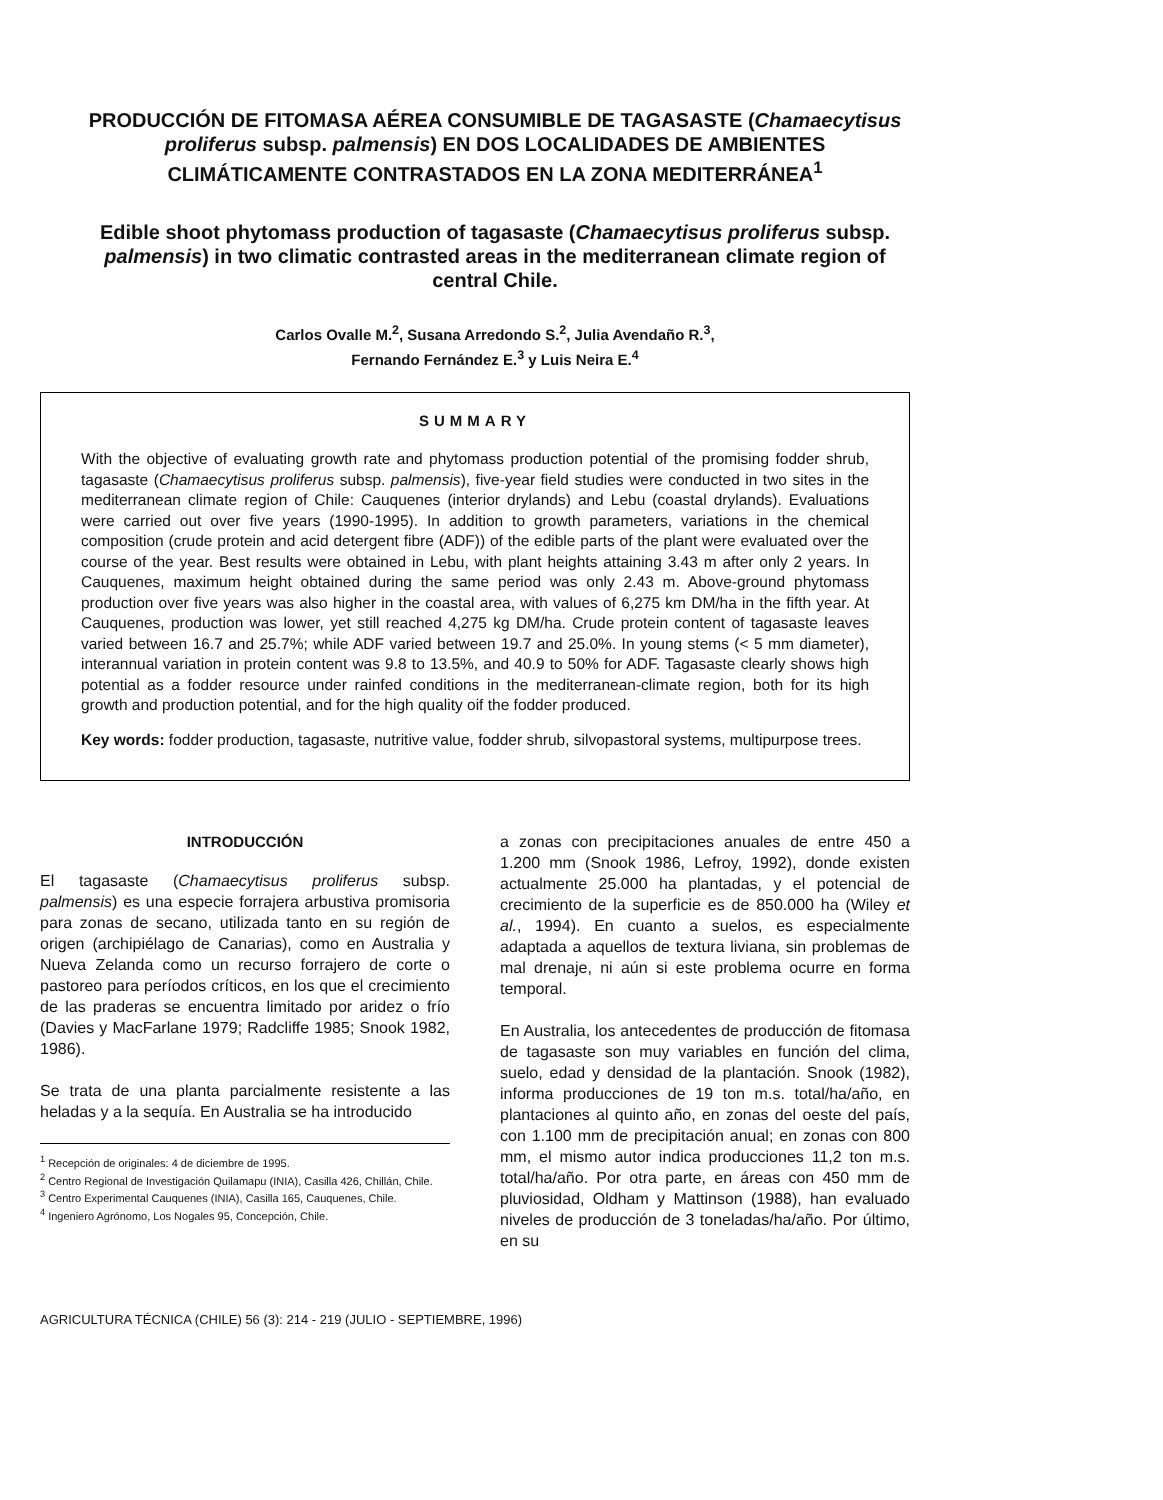PRODUCCIÓN DE FITOMASA AÉREA CONSUMIBLE DE TAGASASTE (Chamaecytisus proliferus subsp. palmensis) EN DOS LOCALIDADES DE AMBIENTES CLIMÁTICAMENTE CONTRASTADOS EN LA ZONA MEDITERRÁNEA<sup>1</sup>
Edible shoot phytomass production of tagasaste (Chamaecytisus proliferus subsp. palmensis) in two climatic contrasted areas in the mediterranean climate region of central Chile.
Carlos Ovalle M.<sup>2</sup>, Susana Arredondo S.<sup>2</sup>, Julia Avendaño R.<sup>3</sup>,
Fernando Fernández E.<sup>3</sup> y Luis Neira E.<sup>4</sup>
SUMMARY
With the objective of evaluating growth rate and phytomass production potential of the promising fodder shrub, tagasaste (Chamaecytisus proliferus subsp. palmensis), five-year field studies were conducted in two sites in the mediterranean climate region of Chile: Cauquenes (interior drylands) and Lebu (coastal drylands). Evaluations were carried out over five years (1990-1995). In addition to growth parameters, variations in the chemical composition (crude protein and acid detergent fibre (ADF)) of the edible parts of the plant were evaluated over the course of the year. Best results were obtained in Lebu, with plant heights attaining 3.43 m after only 2 years. In Cauquenes, maximum height obtained during the same period was only 2.43 m. Above-ground phytomass production over five years was also higher in the coastal area, with values of 6,275 km DM/ha in the fifth year. At Cauquenes, production was lower, yet still reached 4,275 kg DM/ha. Crude protein content of tagasaste leaves varied between 16.7 and 25.7%; while ADF varied between 19.7 and 25.0%. In young stems (< 5 mm diameter), interannual variation in protein content was 9.8 to 13.5%, and 40.9 to 50% for ADF. Tagasaste clearly shows high potential as a fodder resource under rainfed conditions in the mediterranean-climate region, both for its high growth and production potential, and for the high quality oif the fodder produced.
Key words: fodder production, tagasaste, nutritive value, fodder shrub, silvopastoral systems, multipurpose trees.
INTRODUCCIÓN
El tagasaste (Chamaecytisus proliferus subsp. palmensis) es una especie forrajera arbustiva promisoria para zonas de secano, utilizada tanto en su región de origen (archipiélago de Canarias), como en Australia y Nueva Zelanda como un recurso forrajero de corte o pastoreo para períodos críticos, en los que el crecimiento de las praderas se encuentra limitado por aridez o frío (Davies y MacFarlane 1979; Radcliffe 1985; Snook 1982, 1986).
Se trata de una planta parcialmente resistente a las heladas y a la sequía. En Australia se ha introducido
<sup>1</sup> Recepción de originales: 4 de diciembre de 1995.
<sup>2</sup> Centro Regional de Investigación Quilamapu (INIA), Casilla 426, Chillán, Chile.
<sup>3</sup> Centro Experimental Cauquenes (INIA), Casilla 165, Cauquenes, Chile.
<sup>4</sup> Ingeniero Agrónomo, Los Nogales 95, Concepción, Chile.
a zonas con precipitaciones anuales de entre 450 a 1.200 mm (Snook 1986, Lefroy, 1992), donde existen actualmente 25.000 ha plantadas, y el potencial de crecimiento de la superficie es de 850.000 ha (Wiley et al., 1994). En cuanto a suelos, es especialmente adaptada a aquellos de textura liviana, sin problemas de mal drenaje, ni aún si este problema ocurre en forma temporal.
En Australia, los antecedentes de producción de fitomasa de tagasaste son muy variables en función del clima, suelo, edad y densidad de la plantación. Snook (1982), informa producciones de 19 ton m.s. total/ha/año, en plantaciones al quinto año, en zonas del oeste del país, con 1.100 mm de precipitación anual; en zonas con 800 mm, el mismo autor indica producciones 11,2 ton m.s. total/ha/año. Por otra parte, en áreas con 450 mm de pluviosidad, Oldham y Mattinson (1988), han evaluado niveles de producción de 3 toneladas/ha/año. Por último, en su
AGRICULTURA TÉCNICA (CHILE) 56 (3): 214 - 219 (JULIO - SEPTIEMBRE, 1996)